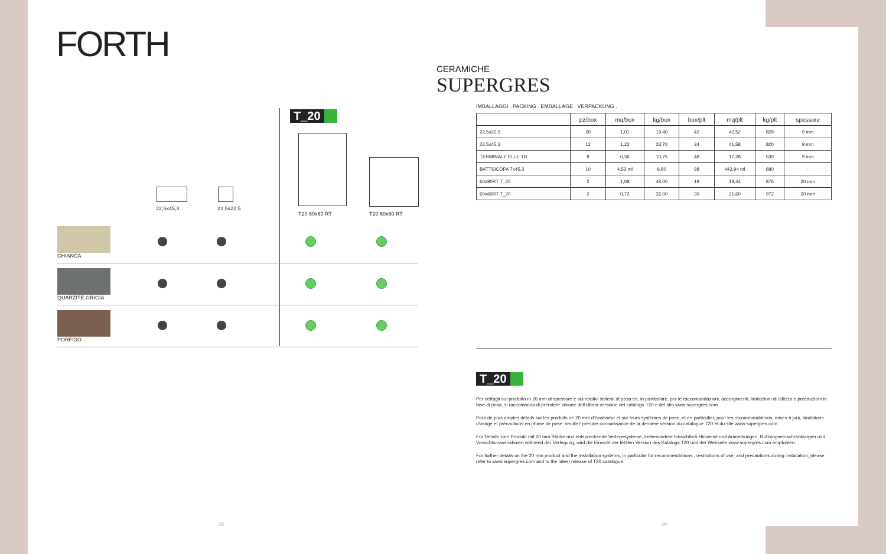FORTH
CERAMICHE SUPERGRES
T_20
22,5x45,3 22,5x22,5
T20 60x60 RT T20 60x60 RT
CHIANCA
QUARZITE GRIGIA
PORFIDO
IMBALLAGGI . PACKING . EMBALLAGE . VERPACKUNG .
| | pz/box | mq/box | kg/box | box/plt | mq/plt | kg/plt | spessore |
| --- | --- | --- | --- | --- | --- | --- | --- |
| 22,5x22,5 | 20 | 1,01 | 19,40 | 42 | 42,52 | 829 | 9 mm |
| 22,5x45,3 | 12 | 1,22 | 23,70 | 34 | 41,58 | 820 | 9 mm |
| TERMINALE ELLE TD | 8 | 0,36 | 10,75 | 48 | 17,28 | 530 | 9 mm |
| BATTSICOPA 7x45,3 | 10 | 4,53 ml | 6,80 | 98 | 443,94 ml | 680 | - |
| 60x90RT T_20 | 2 | 1,08 | 48,00 | 18 | 19,44 | 876 | 20 mm |
| 60x60RT T_20 | 2 | 0,72 | 32,00 | 30 | 21,60 | 972 | 20 mm |
T_20
Per dettagli sul prodotto in 20 mm di spessore e sui relativi sistemi di posa ed, in particolare, per le raccomandazioni, accorgimenti, limitazioni di utilizzo e precauzioni in fase di posa, si raccomanda di prendere visione dell'ultima versione del catalogo T20 e del sito www.supergres.com
Pour de plus amples détails sur les produits de 20 mm d'épaisseur et sur leurs systèmes de pose, et en particulier, pour les recommandations, mises à jour, limitations d'usage et précautions en phase de pose, veuillez prendre connaissance de la dernière version du catalogue T20 et du site www.supergres.com
Für Details zum Produkt mit 20 mm Stärke und entsprechende Verlegesysteme, insbesondere hinsichtlich Hinweise und Anmerkungen, Nutzungseinschränkungen und Vorsichtsmassnahmen während der Verlegung, wird die Einsicht der letzten Version des Katalogs T20 und der Webseite www.supergres.com empfohlen.
For further details on the 20 mm product and the installation systems, in particular for recommendations , restrictions of use, and precautions during installation, please refer to www.supergres.com and to the latest release of T20 catalogue.
38 39